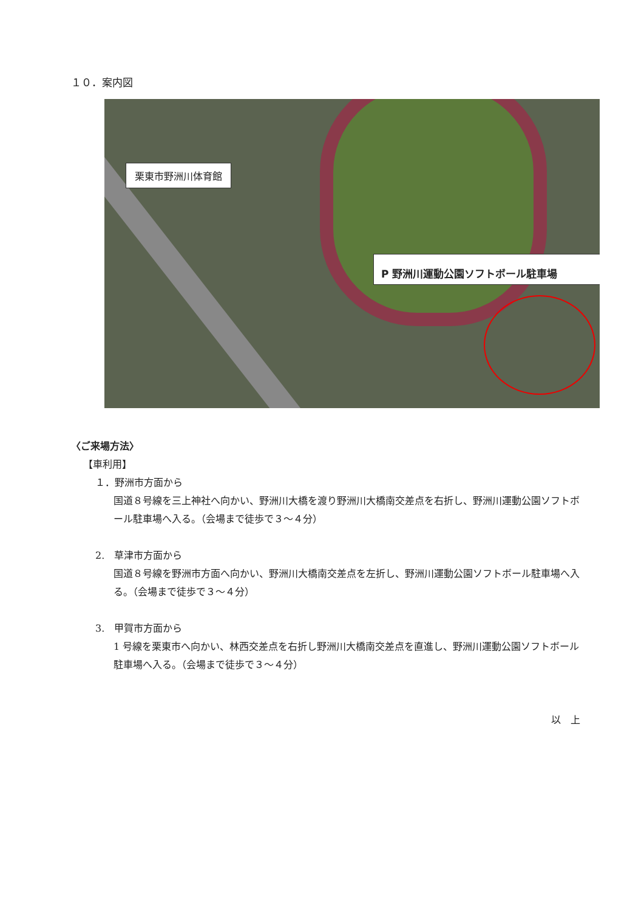１０．案内図
栗東市野洲川体育館
P 野洲川運動公園ソフトボール駐車場
〈ご来場方法〉
【車利用】
１．野洲市方面から
国道８号線を三上神社へ向かい、野洲川大橋を渡り野洲川大橋南交差点を右折し、野洲川運動公園ソフトボール駐車場へ入る。（会場まで徒歩で３～４分）
2.　草津市方面から
国道８号線を野洲市方面へ向かい、野洲川大橋南交差点を左折し、野洲川運動公園ソフトボール駐車場へ入る。（会場まで徒歩で３～４分）
3.　甲賀市方面から
1 号線を栗東市へ向かい、林西交差点を右折し野洲川大橋南交差点を直進し、野洲川運動公園ソフトボール駐車場へ入る。（会場まで徒歩で３～４分）
以　上